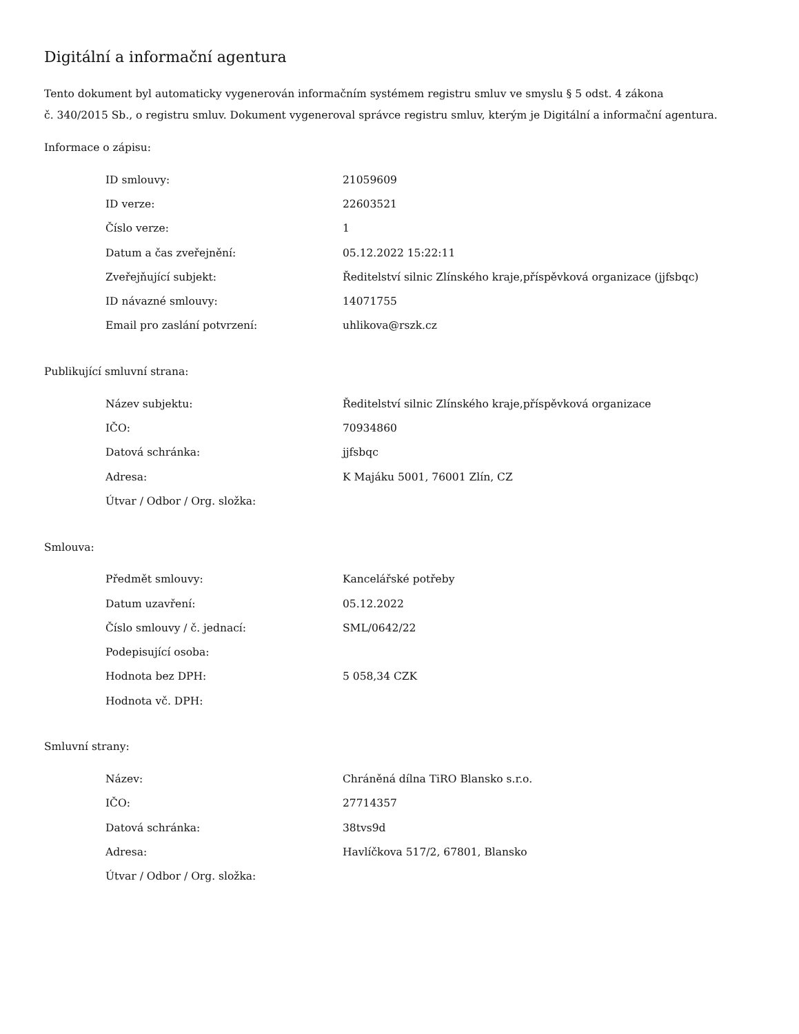Digitální a informační agentura
Tento dokument byl automaticky vygenerován informačním systémem registru smluv ve smyslu § 5 odst. 4 zákona
č. 340/2015 Sb., o registru smluv. Dokument vygeneroval správce registru smluv, kterým je Digitální a informační agentura.
Informace o zápisu:
| ID smlouvy: | 21059609 |
| ID verze: | 22603521 |
| Číslo verze: | 1 |
| Datum a čas zveřejnění: | 05.12.2022 15:22:11 |
| Zveřejňující subjekt: | Ředitelství silnic Zlínského kraje,příspěvková organizace (jjfsbqc) |
| ID návazné smlouvy: | 14071755 |
| Email pro zaslání potvrzení: | uhlikova@rszk.cz |
Publikující smluvní strana:
| Název subjektu: | Ředitelství silnic Zlínského kraje,příspěvková organizace |
| IČO: | 70934860 |
| Datová schránka: | jjfsbqc |
| Adresa: | K Majáku 5001, 76001 Zlín, CZ |
| Útvar / Odbor / Org. složka: | |
Smlouva:
| Předmět smlouvy: | Kancelářské potřeby |
| Datum uzavření: | 05.12.2022 |
| Číslo smlouvy / č. jednací: | SML/0642/22 |
| Podepisující osoba: | |
| Hodnota bez DPH: | 5 058,34 CZK |
| Hodnota vč. DPH: | |
Smluvní strany:
| Název: | Chráněná dílna TiRO Blansko s.r.o. |
| IČO: | 27714357 |
| Datová schránka: | 38tvs9d |
| Adresa: | Havlíčkova 517/2, 67801, Blansko |
| Útvar / Odbor / Org. složka: | |